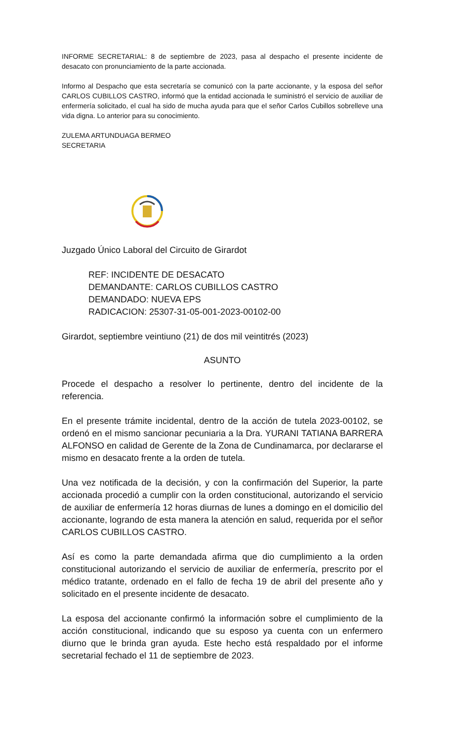INFORME SECRETARIAL: 8 de septiembre de 2023, pasa al despacho el presente incidente de desacato con pronunciamiento de la parte accionada.
Informo al Despacho que esta secretaría se comunicó con la parte accionante, y la esposa del señor CARLOS CUBILLOS CASTRO, informó que la entidad accionada le suministró el servicio de auxiliar de enfermería solicitado, el cual ha sido de mucha ayuda para que el señor Carlos Cubillos sobrelleve una vida digna. Lo anterior para su conocimiento.
ZULEMA ARTUNDUAGA BERMEO
SECRETARIA
Juzgado Único Laboral del Circuito de Girardot
REF: INCIDENTE DE DESACATO
DEMANDANTE: CARLOS CUBILLOS CASTRO
DEMANDADO: NUEVA EPS
RADICACION: 25307-31-05-001-2023-00102-00
Girardot, septiembre veintiuno (21) de dos mil veintitrés (2023)
ASUNTO
Procede el despacho a resolver lo pertinente, dentro del incidente de la referencia.
En el presente trámite incidental, dentro de la acción de tutela 2023-00102, se ordenó en el mismo sancionar pecuniaria a la Dra. YURANI TATIANA BARRERA ALFONSO en calidad de Gerente de la Zona de Cundinamarca, por declararse el mismo en desacato frente a la orden de tutela.
Una vez notificada de la decisión, y con la confirmación del Superior, la parte accionada procedió a cumplir con la orden constitucional, autorizando el servicio de auxiliar de enfermería 12 horas diurnas de lunes a domingo en el domicilio del accionante, logrando de esta manera la atención en salud, requerida por el señor CARLOS CUBILLOS CASTRO.
Así es como la parte demandada afirma que dio cumplimiento a la orden constitucional autorizando el servicio de auxiliar de enfermería, prescrito por el médico tratante, ordenado en el fallo de fecha 19 de abril del presente año y solicitado en el presente incidente de desacato.
La esposa del accionante confirmó la información sobre el cumplimiento de la acción constitucional, indicando que su esposo ya cuenta con un enfermero diurno que le brinda gran ayuda. Este hecho está respaldado por el informe secretarial fechado el 11 de septiembre de 2023.